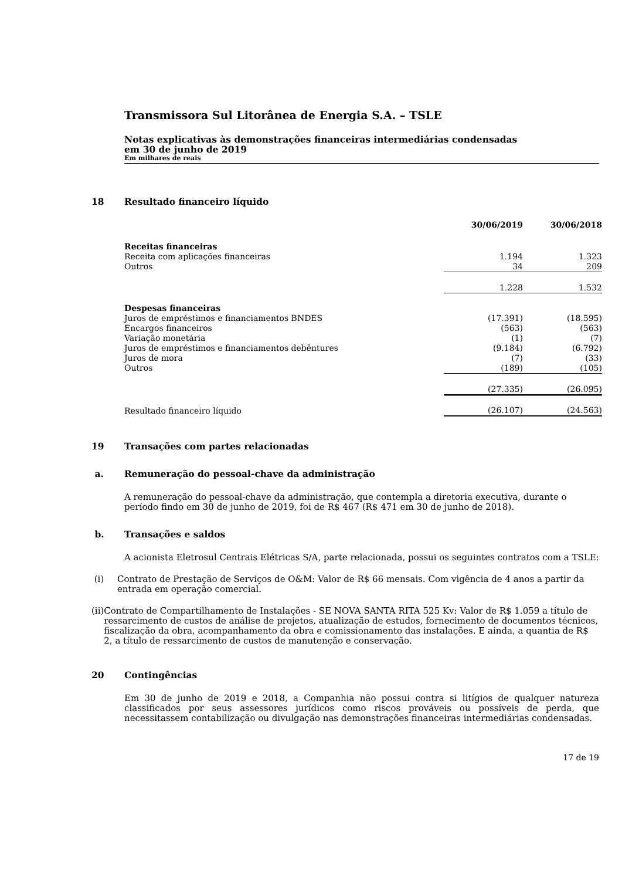Transmissora Sul Litorânea de Energia S.A. – TSLE
Notas explicativas às demonstrações financeiras intermediárias condensadas
em 30 de junho de 2019
Em milhares de reais
18 Resultado financeiro líquido
| | 30/06/2019 | 30/06/2018 |
| --- | --- | --- |
| Receitas financeiras | | |
| Receita com aplicações financeiras | 1.194 | 1.323 |
| Outros | 34 | 209 |
| | 1.228 | 1.532 |
| Despesas financeiras | | |
| Juros de empréstimos e financiamentos BNDES | (17.391) | (18.595) |
| Encargos financeiros | (563) | (563) |
| Variação monetária | (1) | (7) |
| Juros de empréstimos e financiamentos debêntures | (9.184) | (6.792) |
| Juros de mora | (7) | (33) |
| Outros | (189) | (105) |
| | (27.335) | (26.095) |
| Resultado financeiro líquido | (26.107) | (24.563) |
19 Transações com partes relacionadas
a. Remuneração do pessoal-chave da administração
A remuneração do pessoal-chave da administração, que contempla a diretoria executiva, durante o período findo em 30 de junho de 2019, foi de R$ 467 (R$ 471 em 30 de junho de 2018).
b. Transações e saldos
A acionista Eletrosul Centrais Elétricas S/A, parte relacionada, possui os seguintes contratos com a TSLE:
(i) Contrato de Prestação de Serviços de O&M: Valor de R$ 66 mensais. Com vigência de 4 anos a partir da entrada em operação comercial.
(ii) Contrato de Compartilhamento de Instalações - SE NOVA SANTA RITA 525 Kv: Valor de R$ 1.059 a título de ressarcimento de custos de análise de projetos, atualização de estudos, fornecimento de documentos técnicos, fiscalização da obra, acompanhamento da obra e comissionamento das instalações. E ainda, a quantia de R$ 2, a título de ressarcimento de custos de manutenção e conservação.
20 Contingências
Em 30 de junho de 2019 e 2018, a Companhia não possui contra si litígios de qualquer natureza classificados por seus assessores jurídicos como riscos prováveis ou possíveis de perda, que necessitassem contabilização ou divulgação nas demonstrações financeiras intermediárias condensadas.
17 de 19